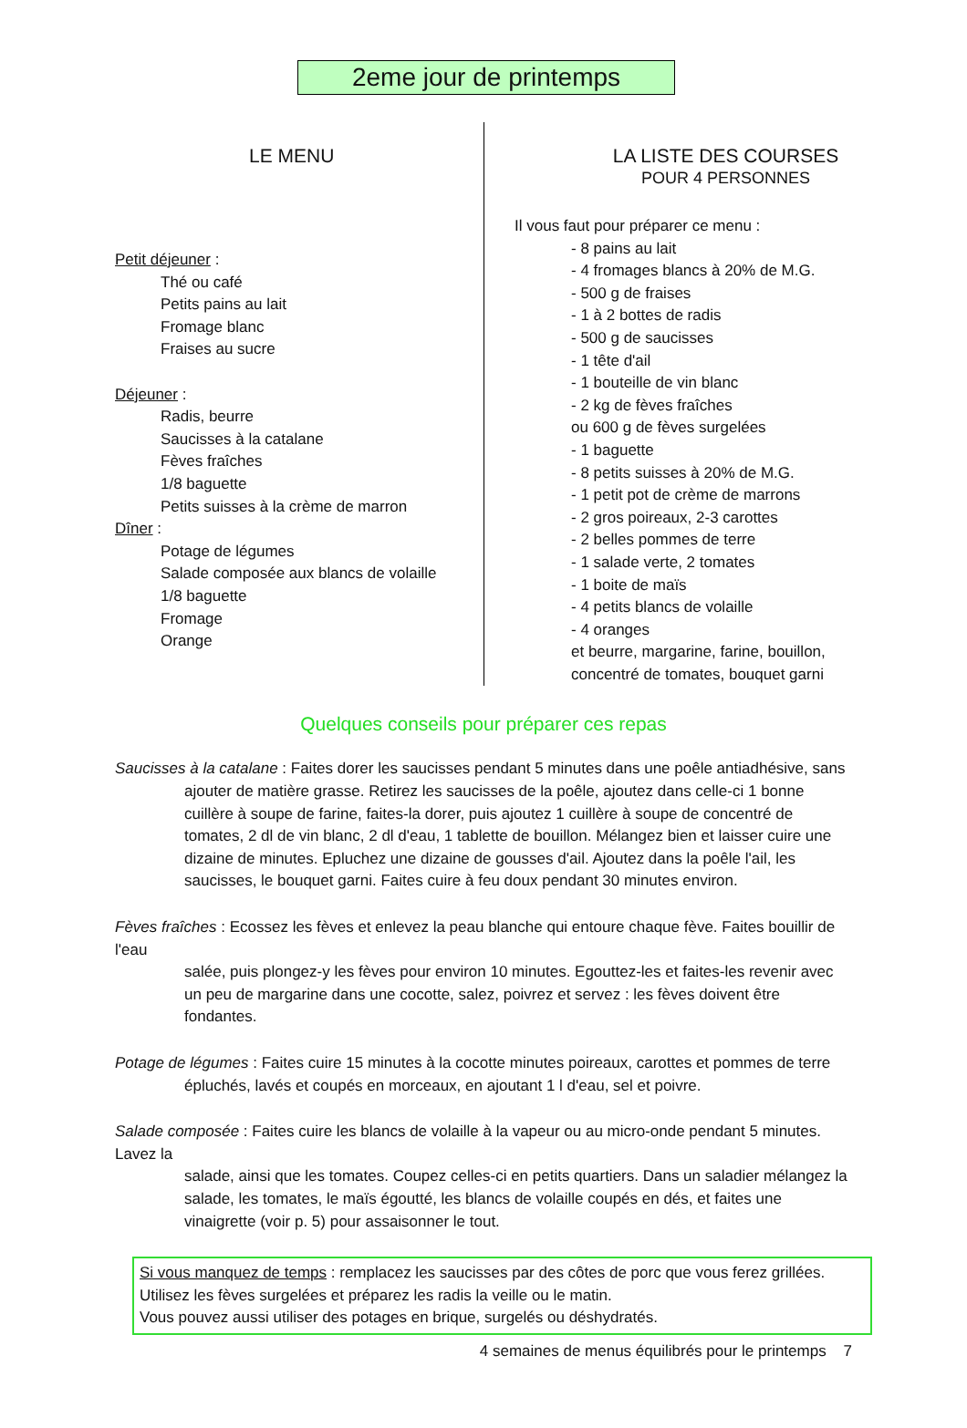2eme jour de printemps
LE MENU
Petit déjeuner :
Thé ou café
Petits pains au lait
Fromage blanc
Fraises au sucre
Déjeuner :
Radis, beurre
Saucisses à la catalane
Fèves fraîches
1/8 baguette
Petits suisses à la crème de marron
Dîner :
Potage de légumes
Salade composée aux blancs de volaille
1/8 baguette
Fromage
Orange
LA LISTE DES COURSES
POUR 4 PERSONNES
Il vous faut pour préparer ce menu :
- 8 pains au lait
- 4 fromages blancs à 20% de M.G.
- 500 g de fraises
- 1 à 2 bottes de radis
- 500 g de saucisses
- 1 tête d'ail
- 1 bouteille de vin blanc
- 2 kg de fèves fraîches
ou 600 g de fèves surgelées
- 1 baguette
- 8 petits suisses à 20% de M.G.
- 1 petit pot de crème de marrons
- 2 gros poireaux, 2-3 carottes
- 2 belles pommes de terre
- 1 salade verte, 2 tomates
- 1 boite de maïs
- 4 petits blancs de volaille
- 4 oranges
et beurre, margarine, farine, bouillon,
concentré de tomates, bouquet garni
Quelques conseils pour préparer ces repas
Saucisses à la catalane : Faites dorer les saucisses pendant 5 minutes dans une poêle antiadhésive, sans
ajouter de matière grasse. Retirez les saucisses de la poêle, ajoutez dans celle-ci 1 bonne cuillère à soupe de farine, faites-la dorer, puis ajoutez 1 cuillère à soupe de concentré de tomates, 2 dl de vin blanc, 2 dl d'eau, 1 tablette de bouillon. Mélangez bien et laisser cuire une dizaine de minutes. Epluchez une dizaine de gousses d'ail. Ajoutez dans la poêle l'ail, les saucisses, le bouquet garni. Faites cuire à feu doux pendant 30 minutes environ.
Fèves fraîches : Ecossez les fèves et enlevez la peau blanche qui entoure chaque fève. Faites bouillir de l'eau
salée, puis plongez-y les fèves pour environ 10 minutes. Egouttez-les et faites-les revenir avec un peu de margarine dans une cocotte, salez, poivrez et servez : les fèves doivent être fondantes.
Potage de légumes : Faites cuire 15 minutes à la cocotte minutes poireaux, carottes et pommes de terre
épluchés, lavés et coupés en morceaux, en ajoutant 1 l d'eau, sel et poivre.
Salade composée : Faites cuire les blancs de volaille à la vapeur ou au micro-onde pendant 5 minutes. Lavez la
salade, ainsi que les tomates. Coupez celles-ci en petits quartiers. Dans un saladier mélangez la salade, les tomates, le maïs égoutté, les blancs de volaille coupés en dés, et faites une vinaigrette (voir p. 5) pour assaisonner le tout.
Si vous manquez de temps : remplacez les saucisses par des côtes de porc que vous ferez grillées. Utilisez les fèves surgelées et préparez les radis la veille ou le matin.
Vous pouvez aussi utiliser des potages en brique, surgelés ou déshydratés.
4 semaines de menus équilibrés pour le printemps 7